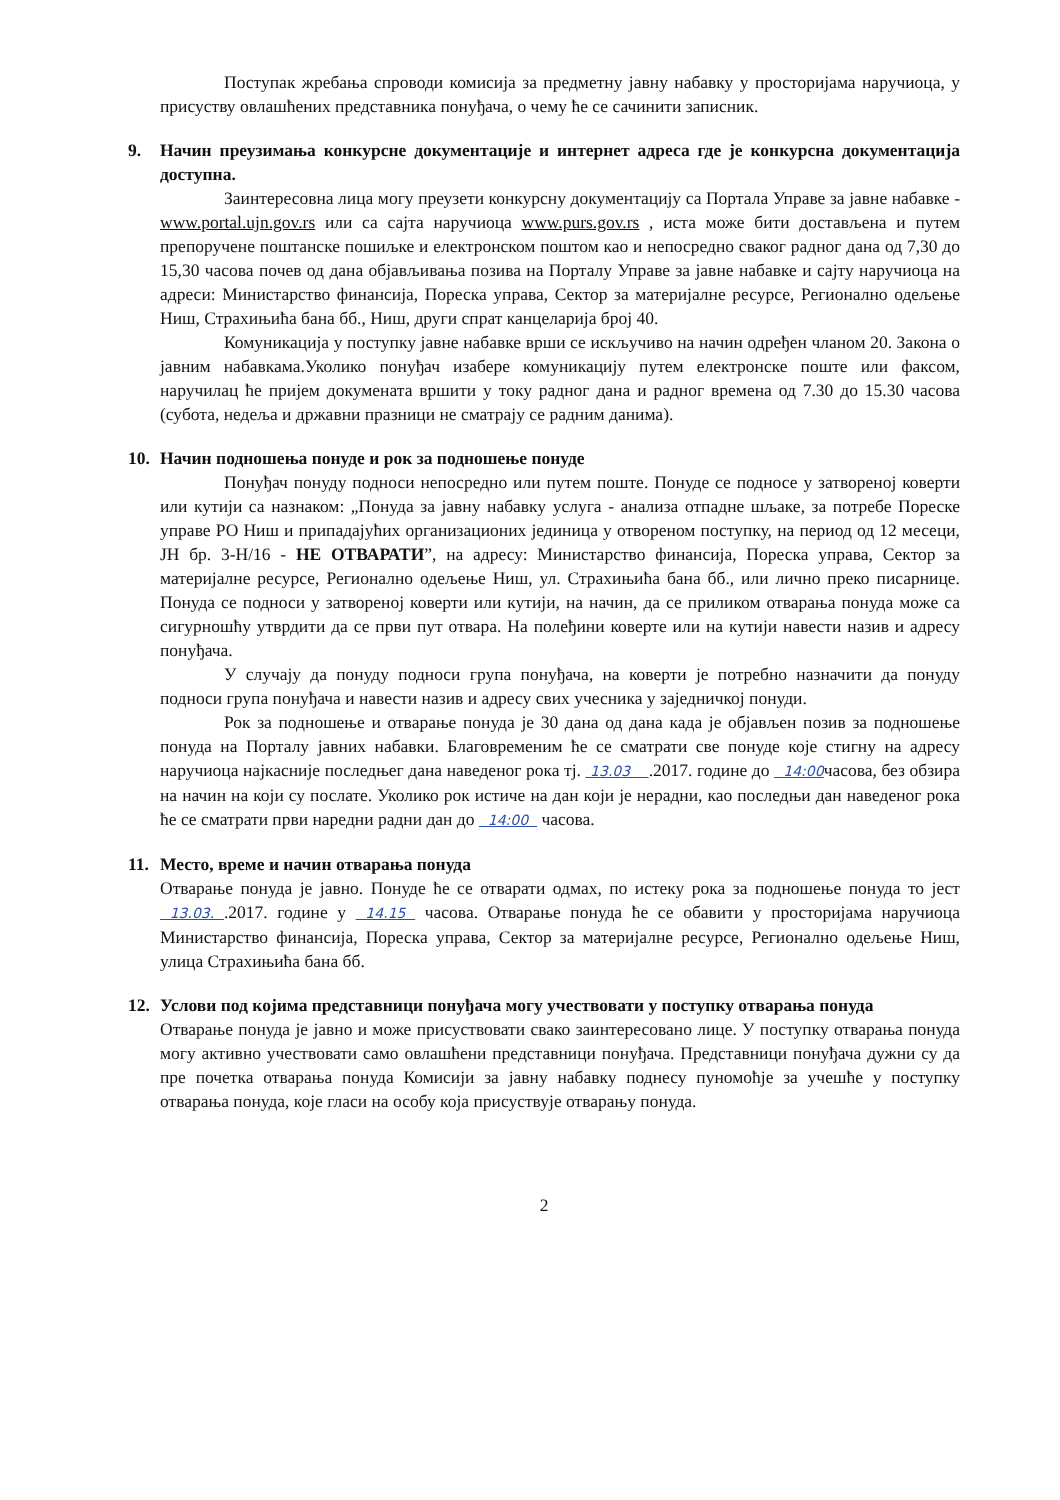Поступак жребања спроводи комисија за предметну јавну набавку у просторијама наручиоца, у присуству овлашћених представника понуђача, о чему ће се сачинити записник.
9. Начин преузимања конкурсне документације и интернет адреса где је конкурсна документација доступна.
Заинтересовна лица могу преузети конкурсну документацију са Портала Управе за јавне набавке - www.portal.ujn.gov.rs или са сајта наручиоца www.purs.gov.rs , иста може бити достављена и путем препоручене поштанске пошиљке и електронском поштом као и непосредно сваког радног дана од 7,30 до 15,30 часова почев од дана објављивања позива на Порталу Управе за јавне набавке и сајту наручиоца на адреси: Министарство финансија, Пореска управа, Сектор за материјалне ресурсе, Регионално одељење Ниш, Страхињића бана бб., Ниш, други спрат канцеларија број 40.
Комуникација у поступку јавне набавке врши се искључиво на начин одређен чланом 20. Закона о јавним набавкама.Уколико понуђач изабере комуникацију путем електронске поште или факсом, наручилац ће пријем докумената вршити у току радног дана и радног времена од 7.30 до 15.30 часова (субота, недеља и државни празници не сматрају се радним данима).
10. Начин подношења понуде и рок за подношење понуде
Понуђач понуду подноси непосредно или путем поште. Понуде се подносе у затвореној коверти или кутији са назнаком: „Понуда за јавну набавку услуга - анализа отпадне шљаке, за потребе Пореске управе РО Ниш и припадајућих организационих јединица у отвореном поступку, на период од 12 месеци, ЈН бр. 3-Н/16 - НЕ ОТВАРАТИ”, на адресу: Министарство финансија, Пореска управа, Сектор за материјалне ресурсе, Регионално одељење Ниш, ул. Страхињића бана бб., или лично преко писарнице. Понуда се подноси у затвореној коверти или кутији, на начин, да се приликом отварања понуда може са сигурношћу утврдити да се први пут отвара. На полеђини коверте или на кутији навести назив и адресу понуђача.
У случају да понуду подноси група понуђача, на коверти је потребно назначити да понуду подноси група понуђача и навести назив и адресу свих учесника у заједничкој понуди.
Рок за подношење и отварање понуда је 30 дана од дана када је објављен позив за подношење понуда на Порталу јавних набавки. Благовременим ће се сматрати све понуде које стигну на адресу наручиоца најкасније последњег дана наведеног рока тј. 13.03 .2017. године до 14:00часова, без обзира на начин на који су послате. Уколико рок истиче на дан који је нерадни, као последњи дан наведеног рока ће се сматрати први наредни радни дан до 14:00 часова.
11. Место, време и начин отварања понуда
Отварање понуда је јавно. Понуде ће се отварати одмах, по истеку рока за подношење понуда то јест 13.03. .2017. године у 14.15 часова. Отварање понуда ће се обавити у просторијама наручиоца Министарство финансија, Пореска управа, Сектор за материјалне ресурсе, Регионално одељење Ниш, улица Страхињића бана бб.
12. Услови под којима представници понуђача могу учествовати у поступку отварања понуда
Отварање понуда је јавно и може присуствовати свако заинтересовано лице. У поступку отварања понуда могу активно учествовати само овлашћени представници понуђача. Представници понуђача дужни су да пре почетка отварања понуда Комисији за јавну набавку поднесу пуномоћје за учешће у поступку отварања понуда, које гласи на особу која присуствује отварању понуда.
2